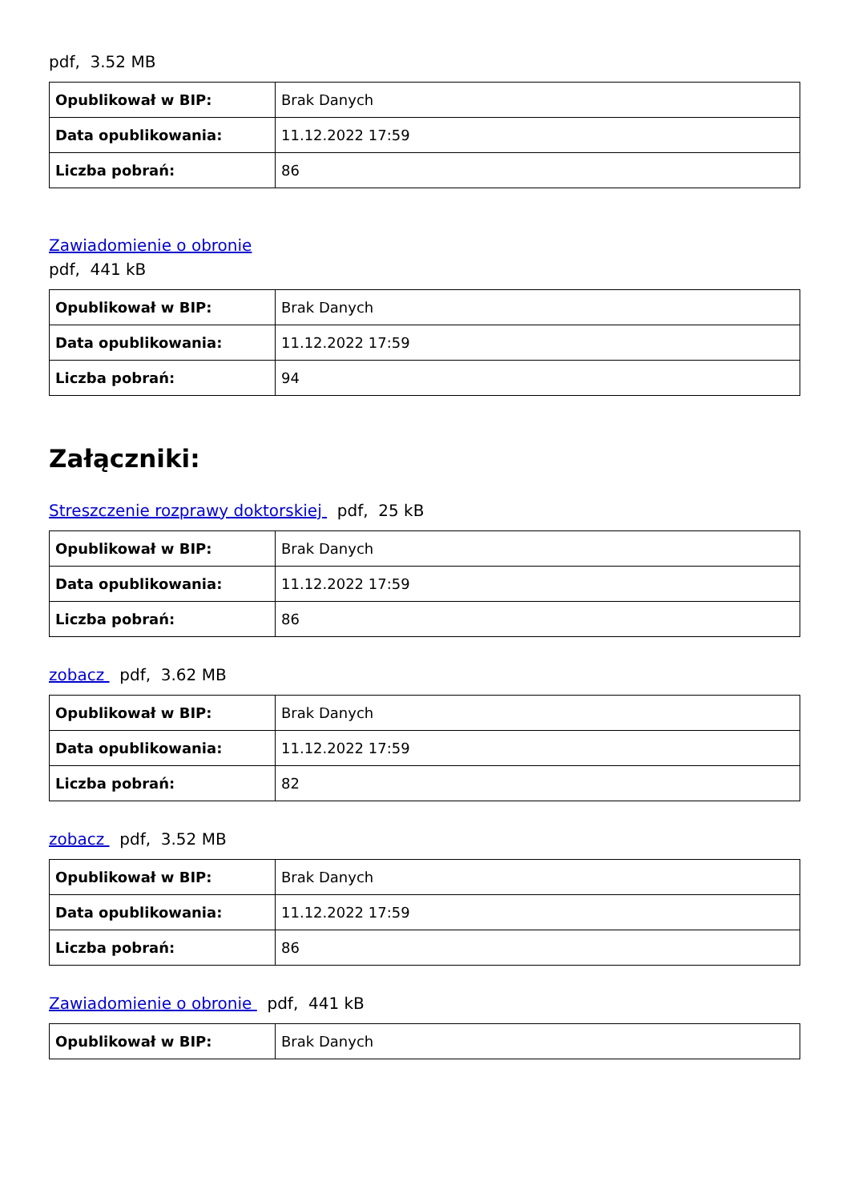pdf, 3.52 MB
| Opublikował w BIP: | Brak Danych |
| Data opublikowania: | 11.12.2022 17:59 |
| Liczba pobrań: | 86 |
Zawiadomienie o obronie
pdf, 441 kB
| Opublikował w BIP: | Brak Danych |
| Data opublikowania: | 11.12.2022 17:59 |
| Liczba pobrań: | 94 |
Załączniki:
Streszczenie rozprawy doktorskiej pdf, 25 kB
| Opublikował w BIP: | Brak Danych |
| Data opublikowania: | 11.12.2022 17:59 |
| Liczba pobrań: | 86 |
zobacz pdf, 3.62 MB
| Opublikował w BIP: | Brak Danych |
| Data opublikowania: | 11.12.2022 17:59 |
| Liczba pobrań: | 82 |
zobacz pdf, 3.52 MB
| Opublikował w BIP: | Brak Danych |
| Data opublikowania: | 11.12.2022 17:59 |
| Liczba pobrań: | 86 |
Zawiadomienie o obronie pdf, 441 kB
| Opublikował w BIP: | Brak Danych |